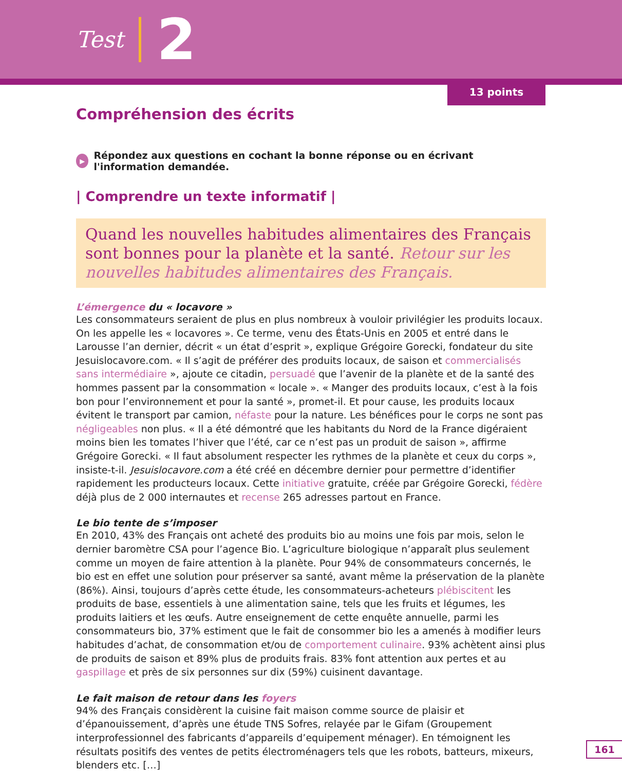Test 2
13 points
Compréhension des écrits
▶ Répondez aux questions en cochant la bonne réponse ou en écrivant l'information demandée.
| Comprendre un texte informatif |
Quand les nouvelles habitudes alimentaires des Français sont bonnes pour la planète et la santé. Retour sur les nouvelles habitudes alimentaires des Français.
L’émergence du « locavore »
Les consommateurs seraient de plus en plus nombreux à vouloir privilégier les produits locaux. On les appelle les « locavores ». Ce terme, venu des États-Unis en 2005 et entré dans le Larousse l’an dernier, décrit « un état d’esprit », explique Grégoire Gorecki, fondateur du site Jesuislocavore.com. « Il s’agit de préférer des produits locaux, de saison et commercialisés sans intermédiaire », ajoute ce citadin, persuadé que l’avenir de la planète et de la santé des hommes passent par la consommation « locale ». « Manger des produits locaux, c’est à la fois bon pour l’environnement et pour la santé », promet-il. Et pour cause, les produits locaux évitent le transport par camion, néfaste pour la nature. Les bénéfices pour le corps ne sont pas négligeables non plus. « Il a été démontré que les habitants du Nord de la France digéraient moins bien les tomates l’hiver que l’été, car ce n’est pas un produit de saison », affirme Grégoire Gorecki. « Il faut absolument respecter les rythmes de la planète et ceux du corps », insiste-t-il. Jesuislocavore.com a été créé en décembre dernier pour permettre d’identifier rapidement les producteurs locaux. Cette initiative gratuite, créée par Grégoire Gorecki, fédère déjà plus de 2 000 internautes et recense 265 adresses partout en France.
Le bio tente de s’imposer
En 2010, 43% des Français ont acheté des produits bio au moins une fois par mois, selon le dernier baromètre CSA pour l’agence Bio. L’agriculture biologique n’apparaît plus seulement comme un moyen de faire attention à la planète. Pour 94% de consommateurs concernés, le bio est en effet une solution pour préserver sa santé, avant même la préservation de la planète (86%). Ainsi, toujours d’après cette étude, les consommateurs-acheteurs plébiscitent les produits de base, essentiels à une alimentation saine, tels que les fruits et légumes, les produits laitiers et les œufs. Autre enseignement de cette enquête annuelle, parmi les consommateurs bio, 37% estiment que le fait de consommer bio les a amenés à modifier leurs habitudes d’achat, de consommation et/ou de comportement culinaire. 93% achètent ainsi plus de produits de saison et 89% plus de produits frais. 83% font attention aux pertes et au gaspillage et près de six personnes sur dix (59%) cuisinent davantage.
Le fait maison de retour dans les foyers
94% des Français considèrent la cuisine fait maison comme source de plaisir et d’épanouissement, d’après une étude TNS Sofres, relayée par le Gifam (Groupement interprofessionnel des fabricants d’appareils d’equipement ménager). En témoignent les résultats positifs des ventes de petits électroménagers tels que les robots, batteurs, mixeurs, blenders etc. […]
161